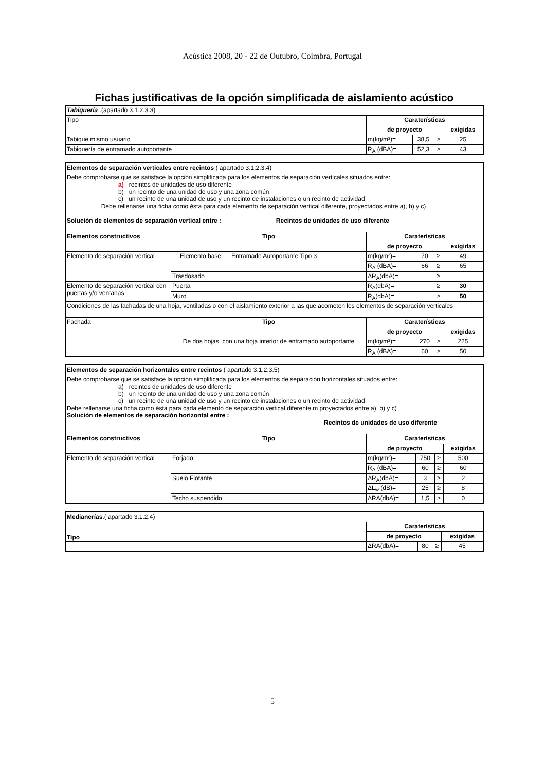Acústica 2008, 20 - 22 de Outubro, Coimbra, Portugal
Fichas justificativas de la opción simplificada de aislamiento acústico
| Tabiquería .(apartado 3.1.2.3.3) | | | | |
| Tipo | Caraterísticas | | | |
| | de proyecto | | | exigidas |
| Tabique mismo usuario | m(kg/m²)= | 38,5 | ≥ | 25 |
| Tabiquería de entramado autoportante | R<sub>A</sub> (dBA)= | 52,3 | ≥ | 43 |
| Elementos de separación verticales entre recintos ( apartado 3.1.2.3.4) | | | | | | |
| Debe comprobarse que se satisface la opción simplificada para los elementos de separación verticales situados entre: a) recintos de unidades de uso diferente b) un recinto de una unidad de uso y una zona común c) un recinto de una unidad de uso y un recinto de instalaciones o un recinto de actividad Debe rellenarse una ficha como ésta para cada elemento de separación vertical diferente, proyectados entre a), b) y c) Solución de elementos de separación vertical entre : Recintos de unidades de uso diferente | | | | | | |
| Elementos constructivos | Tipo | | Caraterísticas | | | |
| | | | de proyecto | | | exigidas |
| Elemento de separación vertical | Elemento base | Entramado Autoportante Tipo 3 | m(kg/m²)= | 70 | ≥ | 49 |
| | | | R<sub>A</sub> (dBA)= | 66 | ≥ | 65 |
| | Trasdosado | | ΔR<sub>A</sub>(dbA)= | | ≥ | |
| Elemento de separación vertical con puertas y/o ventanas | Puerta | | R<sub>A</sub>(dbA)= | | ≥ | 30 |
| | Muro | | R<sub>A</sub>(dbA)= | | ≥ | 50 |
| Condiciones de las fachadas de una hoja, ventiladas o con el aislamiento exterior a las que acometen los elementos de separación verticales | | | | | | |
| Fachada | Tipo | | Caraterísticas | | | |
| | | | de proyecto | | | exigidas |
| | De dos hojas, con una hoja interior de entramado autoportante | | m(kg/m²)= | 270 | ≥ | 225 |
| | | | R<sub>A</sub> (dBA)= | 60 | ≥ | 50 |
| Elementos de separación horizontales entre recintos ( apartado 3.1.2.3.5) | | | | | | |
| Debe comprobarse que se satisface la opción simplificada para los elementos de separación horizontales situados entre: a) recintos de unidades de uso diferente b) un recinto de una unidad de uso y una zona común c) un recinto de una unidad de uso y un recinto de instalaciones o un recinto de actividad Debe rellenarse una ficha como ésta para cada elemento de separación vertical diferente m proyectados entre a), b) y c) Solución de elementos de separación horizontal entre : Recintos de unidades de uso diferente | | | | | | |
| Elementos constructivos | Tipo | | Caraterísticas | | | |
| | | | de proyecto | | | exigidas |
| Elemento de separación vertical | Forjado | | m(kg/m²)= | 750 | ≥ | 500 |
| | | | R<sub>A</sub> (dBA)= | 60 | ≥ | 60 |
| | Suelo Flotante | | ΔR<sub>A</sub>(dbA)= | 3 | ≥ | 2 |
| | | | ΔL<sub>w</sub> (dB)= | 25 | ≥ | 8 |
| | Techo suspendido | | ΔRA(dbA)= | 1,5 | ≥ | 0 |
| Medianerías .( apartado 3.1.2.4) | | | | |
| Tipo | Caraterísticas | | | |
| | de proyecto | | | exigidas |
| | ΔRA(dbA)= | 80 | ≥ | 45 |
5